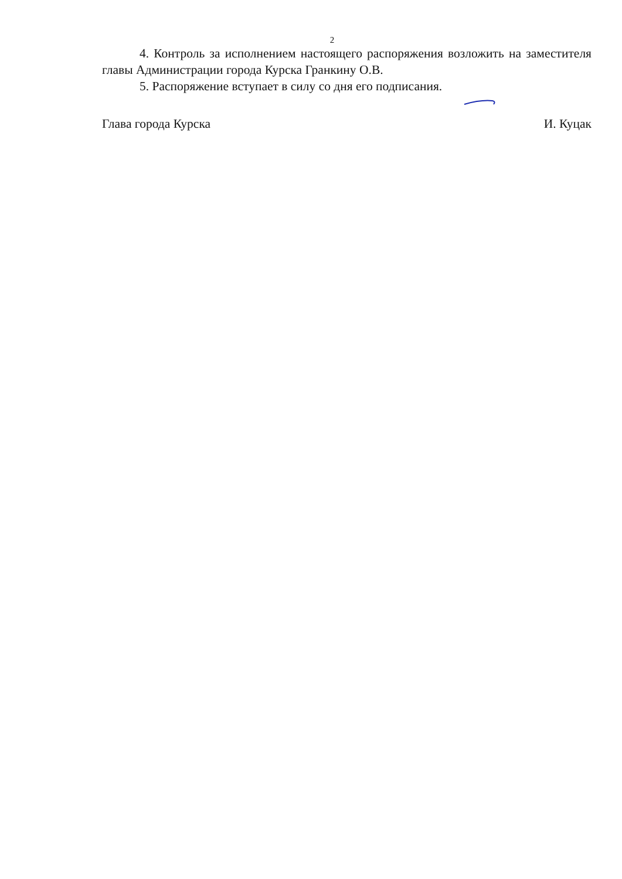2
4. Контроль за исполнением настоящего распоряжения возложить на заместителя главы Администрации города Курска Гранкину О.В.
5. Распоряжение вступает в силу со дня его подписания.
Глава города Курска И. Куцак